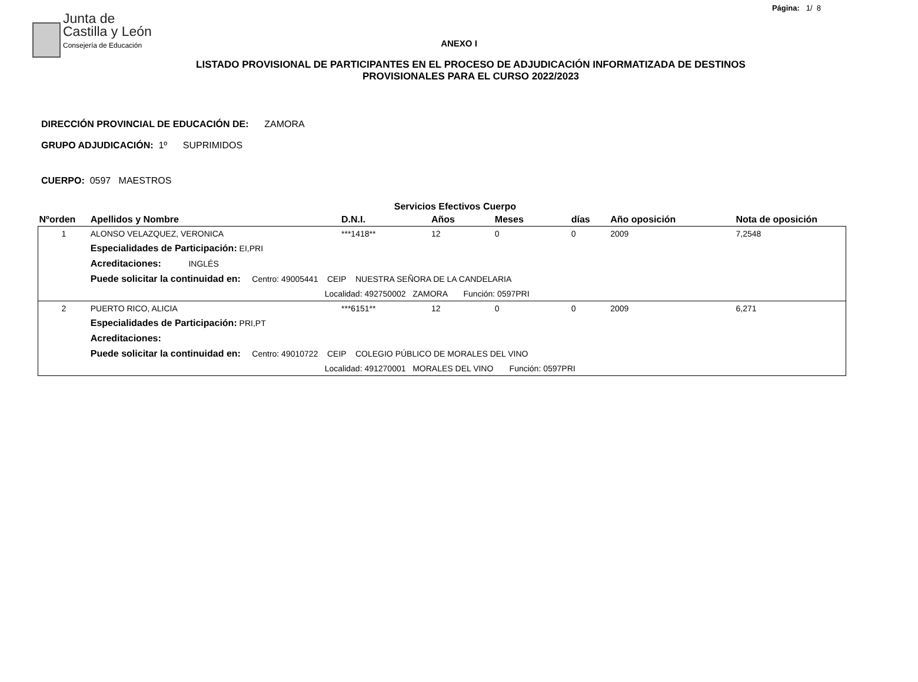Página: 1/ 8
Junta de
Castilla y León
Consejería de Educación
ANEXO I
LISTADO PROVISIONAL DE PARTICIPANTES EN EL PROCESO DE ADJUDICACIÓN INFORMATIZADA DE DESTINOS PROVISIONALES PARA EL CURSO 2022/2023
DIRECCIÓN PROVINCIAL DE EDUCACIÓN DE: ZAMORA
GRUPO ADJUDICACIÓN: 1º SUPRIMIDOS
CUERPO: 0597 MAESTROS
| | | Servicios Efectivos Cuerpo | | | | | |
| --- | --- | --- | --- | --- | --- | --- | --- |
| Nºorden | Apellidos y Nombre | D.N.I. | Años | Meses | días | Año oposición | Nota de oposición |
| 1 | ALONSO VELAZQUEZ, VERONICA | ***1418** | 12 | 0 | 0 | 2009 | 7,2548 |
| | Especialidades de Participación: EI,PRI | | | | | | |
| | Acreditaciones: INGLÉS | | | | | | |
| | Puede solicitar la continuidad en: Centro: 49005441 CEIP NUESTRA SEÑORA DE LA CANDELARIA | | | | | | |
| | Localidad: 492750002 ZAMORA Función: 0597PRI | | | | | | |
| 2 | PUERTO RICO, ALICIA | ***6151** | 12 | 0 | 0 | 2009 | 6,271 |
| | Especialidades de Participación: PRI,PT | | | | | | |
| | Acreditaciones: | | | | | | |
| | Puede solicitar la continuidad en: Centro: 49010722 CEIP COLEGIO PÚBLICO DE MORALES DEL VINO | | | | | | |
| | Localidad: 491270001 MORALES DEL VINO Función: 0597PRI | | | | | | |